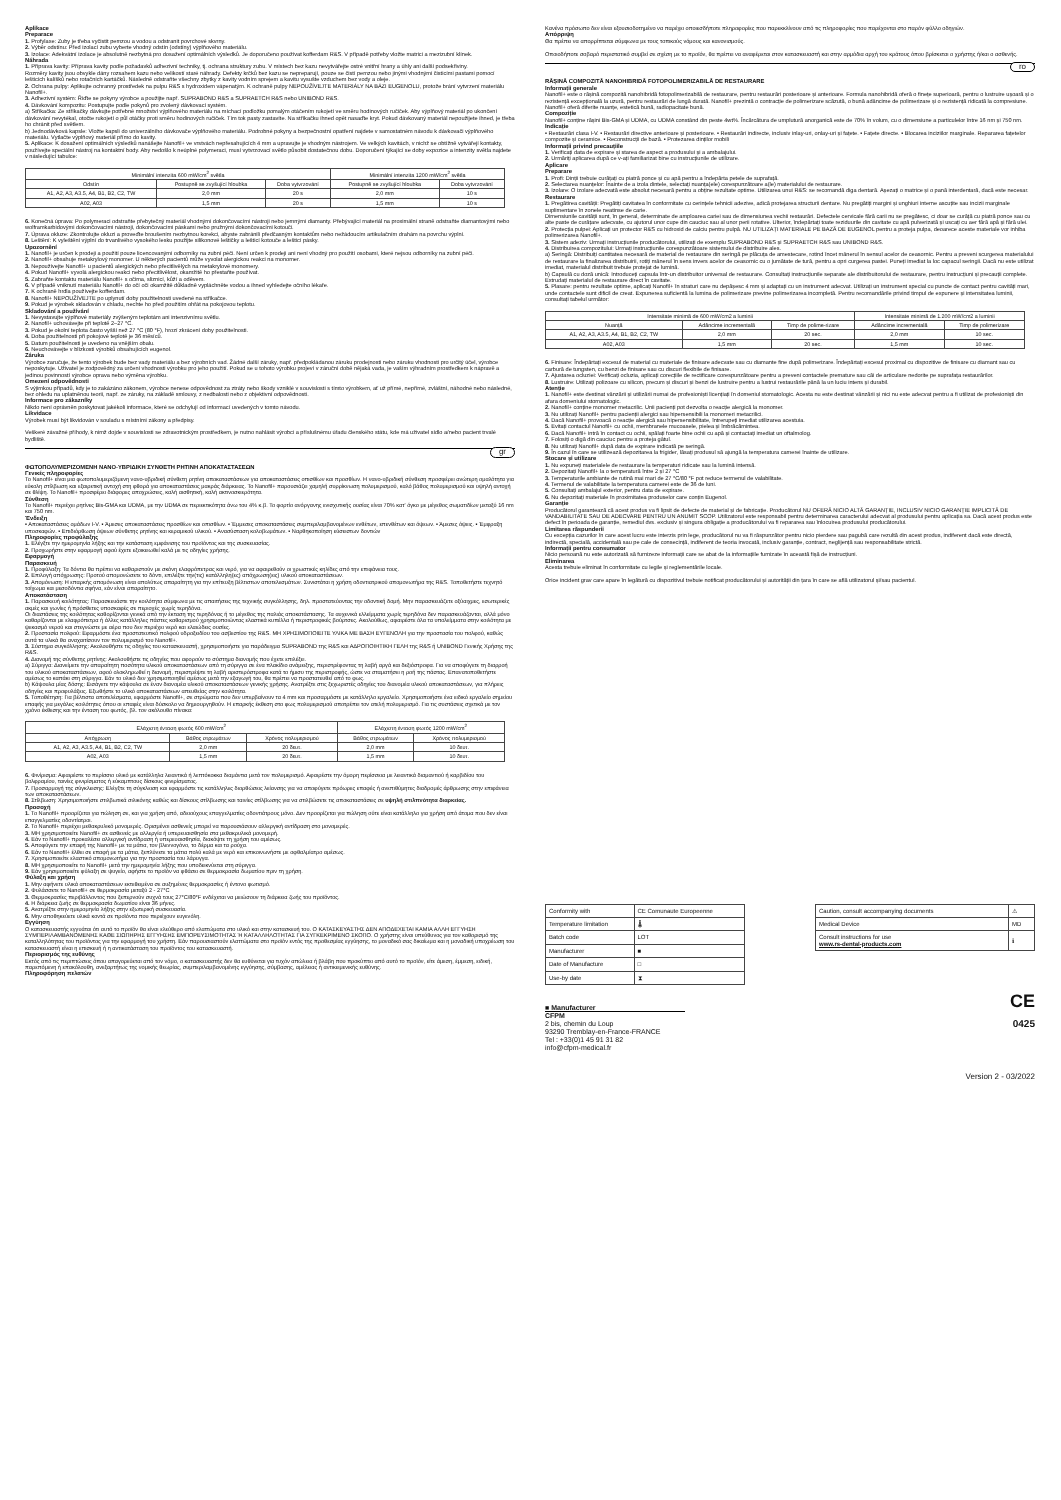Aplikace
Preparace
1. Profylaxe: Zuby je třeba vyčistit pemzou a vodou a odstranit povrchové skvrny.
2. Výběr odstínu: Před izolací zubu vyberte vhodný odstín (odstíny) výplňového materiálu.
3. Izolace: Adekvátní izolace je absolutně nezbytná pro dosažení optimálních výsledků. Je doporučeno používat kofferdam R&S. V případě potřeby vložte matrici a mezizubní klínek.
Náhrada
1. Příprava kavity: Příprava kavity podle požadavků adhezivní techniky, tj. ochrana struktury zubu. V místech bez kazu nevytvářejte ostré vnitřní hrany a úhly ani další podsekřiviny.
Rozměry kavity jsou obvykle dány rozsahem kazu nebo velikostí staré náhrady. Defekty krčků bez kazu se nepreparují, pouze se čistí pemzou nebo jinými vhodnými čisticími pastami pomocí lešticích kalíšků nebo rotačních kartáčků. Následně odstraňte všechny zbytky z kavity vodním sprejem a kavitu vysušte vzduchem bez vody a oleje.
2. Ochrana pulpy: Aplikujte ochranný prostředek na pulpu R&S s hydroxidem vápenatým. K ochraně pulpy NEPOUŽÍVEJTE MATERIÁLY NA BÁZI EUGENOLU, protože brání vytvrzení materiálu Nanofil+.
3. Adhezivní systém: Řiďte se pokyny výrobce a použijte např. SUPRABOND R&S a SUPRAETCH R&S nebo UNIBOND R&S.
4. Dávkování kompozitu: Postupujte podle pokynů pro zvolený dávkovací systém.
a) Stříkačka: Ze stříkačky dávkujte potřebné množství výplňového materiálu na míchací podložku pomalým otáčením rukojetí ve směru hodinových ručiček. Aby výplňový materiál po ukončení dávkování nevytékal, otočte rukojetí o půl otáčky proti směru hodinových ručiček. Tím tok pasty zastavíte. Na stříkačku ihned opět nasaďte kryt. Pokud dávkovaný materiál nepoužijete ihned, je třeba ho chránit před světlem.
b) Jednodávková kapsle: Vložte kapsli do univerzálního dávkovače výplňového materiálu. Podrobné pokyny a bezpečnostní opatření najdete v samostatném návodu k dávkovači výplňového materiálu. Vytlačte výplňový materiál přímo do kavity.
5. Aplikace: K dosažení optimálních výsledků nanášejte Nanofil+ ve vrstvách nepřesahujících 4 mm a upravujte je vhodným nástrojem. Ve velkých kavitách, v nichž se obtížně vytvářejí kontakty, používejte speciální nástroj na kontaktní body. Aby nedošlo k neúplné polymeraci, musí vytvrzovací světlo působit dostatečnou dobu. Doporučení týkající se doby expozice a intenzity světla najdete v následující tabulce:
| Minimální intenzita 600 mW/cm<sup>2</sup> světla | | | Minimální intenzita 1200 mW/cm<sup>2</sup> světla | |
| --- | --- | --- | --- | --- |
| Odstín | Postupně se zvyšující hloubka | Doba vytvrzování | Postupně se zvyšující hloubka | Doba vytvrzování |
| A1, A2, A3, A3.5, A4, B1, B2, C2, TW | 2,0 mm | 20 s | 2,0 mm | 10 s |
| A02, A03 | 1,5 mm | 20 s | 1,5 mm | 10 s |
6. Konečná úprava: Po polymeraci odstraňte přebytečný materiál vhodnými dokončovacími nástroji nebo jemnými diamanty. Přebývající materiál na proximální straně odstraňte diamantovými nebo wolframkarbidovými dokončovacími nástroji, dokončovacími páskami nebo pružnými dokončovacími kotouči.
7. Úprava okluze: Zkontrolujte okluzi a proveďte broušením nezbytnou korekci, abyste zabránili předčasným kontaktům nebo nežádoucím artikulačním drahám na povrchu výplní.
8. Leštění: K vyleštění výplní do trvanlivého vysokého lesku použijte silikonové leštičky a lešticí kotouče a lešticí pásky.
Upozornění
1. Nanofil+ je určen k prodeji a použití pouze licencovanými odborníky na zubní péči. Není určen k prodeji ani není vhodný pro použití osobami, které nejsou odborníky na zubní péči.
2. Nanofil+ obsahuje metakrylový monomer. U některých pacientů může vyvolat alergickou reakci na monomer.
3. Nepoužívejte Nanofil+ u pacientů alergických nebo přecitlivělých na metakrylové monomery.
4. Pokud Nanofil+ vyvolá alergickou reakci nebo přecitlivělost, okamžitě ho přestaňte používat.
5. Zabraňte kontaktu materiálu Nanofil+ s očima, sliznicí, kůží a oděvem.
6. V případě vniknutí materiálu Nanofil+ do očí oči okamžitě důkladně vypláchněte vodou a ihned vyhledejte očního lékaře.
7. K ochraně hrdla používejte kofferdam.
8. Nanofil+ NEPOUŽÍVEJTE po uplynutí doby použitelnosti uvedené na stříkačce.
9. Pokud je výrobek skladován v chladu, nechte ho před použitím ohřát na pokojovou teplotu.
Skladování a používání
1. Nevystavujte výplňové materiály zvýšeným teplotám ani intenzivnímu světlu.
2. Nanofil+ uchovávejte při teplotě 2–27 °C.
3. Pokud je okolní teplota často vyšší než 27 °C (80 °F), hrozí zkrácení doby použitelnosti.
4. Doba použitelnosti při pokojové teplotě je 36 měsíců.
5. Datum použitelnosti je uvedeno na vnějším obalu.
6. Neuchovávejte v blízkosti výrobků obsahujících eugenol.
Záruka
Výrobce zaručuje, že tento výrobek bude bez vady materiálu a bez výrobních vad. Žádné další záruky, např. předpokládanou záruku prodejnosti nebo záruku vhodnosti pro určitý účel, výrobce neposkytuje. Uživatel je zodpovědný za určení vhodnosti výrobku pro jeho použití. Pokud se u tohoto výrobku projeví v záruční době nějaká vada, je vaším výhradním prostředkem k nápravě a jedinou povinností výrobce oprava nebo výměna výrobku.
Omezení odpovědnosti
S výjimkou případů, kdy je to zakázáno zákonem, výrobce nenese odpovědnost za ztráty nebo škody vzniklé v souvislosti s tímto výrobkem, ať už přímé, nepřímé, zvláštní, náhodné nebo následné, bez ohledu na uplatněnou teorii, např. ze záruky, na základě smlouvy, z nedbalosti nebo z objektivní odpovědnosti.
Informace pro zákazníky
Nikdo není oprávněn poskytovat jakékoli informace, které se odchylují od informací uvedených v tomto návodu.
Likvidace
Výrobek musí být likvidován v souladu s místními zákony a předpisy.
Veškeré závažné příhody, k nimž dojde v souvislosti se zdravotnickým prostředkem, je nutno nahlásit výrobci a příslušnému úřadu členského státu, kde má uživatel sídlo a/nebo pacient trvalé bydliště.
gr
ΦΩΤΟΠΟΛΥΜΕΡΙΖΟΜΕΝΗ ΝΑΝΟ-ΥΒΡΙΔΙΚΗ ΣΥΝΘΕΤΗ ΡΗΤΙΝΗ ΑΠΟΚΑΤΑΣΤΑΣΕΩΝ
Γενικές πληροφορίες
Το Nanofil+ είναι μια φωτοπολυμεριζόμενη νανο-υβριδική σύνθετη ρητίνη αποκαταστάσεων για αποκαταστάσεις οπισθίων και προσθίων. Η νανο-υβριδική σύνθεση προσφέρει ανώτερη ομαλότητα για εύκολη στίλβωση και εξαιρετική αντοχή στη φθορά για αποκαταστάσεις μακράς διάρκειας. Το Nanofil+ παρουσιάζει χαμηλή συρρίκνωση πολυμερισμού, καλό βάθος πολυμερισμού και υψηλή αντοχή σε θλίψη. Το Nanofil+ προσφέρει διάφορες αποχρώσεις, καλή αισθητική, καλή ακτινοσκιερότητα.
Σύνθεση
Το Nanofil+ περιέχει ρητίνες Bis-GMA και UDMA, με την UDMA σε περιεκτικότητα άνω του 4% κ.β. Το φορτίο ανόργανης ενισχυτικής ουσίας είναι 70% κατ' όγκο με μέγεθος σωματιδίων μεταξύ 16 nm και 750 nm.
Ένδειξη
• Αποκαταστάσεις ομάδων I-V. • Άμεσες αποκαταστάσεις προσθίων και οπισθίων. • Έμμεσες αποκαταστάσεις συμπεριλαμβανομένων ενθέτων, επενθέτων και όψεων. • Άμεσες όψεις. • Έμφραξη υποσκαφών. • Επιδιόρθωση όψεων σύνθετης ρητίνης και κεραμικού υλικού. • Ανασύσταση κολοβωμάτων. • Ναρθηκοποίηση εύσειστων δοντιών
Πληροφορίες προφύλαξης
1. Ελέγξτε την ημερομηνία λήξης και την κατάσταση εμφάνισης του προϊόντος και της συσκευασίας.
2. Προχωρήστε στην εφαρμογή αφού έχετε εξοικειωθεί καλά με τις οδηγίες χρήσης.
Εφαρμογή
Παρασκευή
1. Προφύλαξη: Τα δόντια θα πρέπει να καθαριστούν με σκόνη ελαφρόπετρας και νερό, για να αφαιρεθούν οι χρωστικές κηλίδες από την επιφάνεια τους.
2. Επιλογή απόχρωσης: Προτού απομονώσετε το δόντι, επιλέξτε την(τις) κατάλληλη(ες) απόχρωση(εις) υλικού αποκαταστάσεων.
3. Απομόνωση: Η επαρκής απομόνωση είναι απολύτως απαραίτητη για την επίτευξη βέλτιστων αποτελεσμάτων. Συνιστάται η χρήση οδοντιατρικού απομονωτήρα της R&S. Τοποθετήστε τεχνητό τοίχωμα και μεσοδόντια σφήνα, εάν είναι απαραίτητο.
Αποκατάσταση
1. Παρασκευή κοιλότητας: Παρασκευάστε την κοιλότητα σύμφωνα με τις απαιτήσεις της τεχνικής συγκόλλησης, δηλ. προστατεύοντας την οδοντική δομή. Μην παρασκευάζετε οξύαιχμες, εσωτερικές ακμές και γωνίες ή πρόσθετες υποσκαφές σε περιοχές χωρίς τερηδόνα.
Οι διαστάσεις της κοιλότητας καθορίζονται γενικά από την έκταση της τερηδόνας ή το μέγεθος της παλιάς αποκατάστασης. Τα αυχενικά ελλείμματα χωρίς τερηδόνα δεν παρασκευάζονται, αλλά μόνο καθαρίζονται με ελαφρόπετρα ή άλλες κατάλληλες πάστες καθαρισμού χρησιμοποιώντας ελαστικά κυπέλλα ή περιστροφικές βούρτσες. Ακολούθως, αφαιρέστε όλα τα υπολείμματα στην κοιλότητα με ψεκασμό νερού και στεγνώστε με αέρα που δεν περιέχει νερό και ελαιώδεις ουσίες.
2. Προστασία πολφού: Εφαρμόστε ένα προστατευτικό πολφού υδροξειδίου του ασβεστίου της R&S. ΜΗ ΧΡΗΣΙΜΟΠΟΙΕΙΤΕ ΥΛΙΚΑ ΜΕ ΒΑΣΗ ΕΥΓΕΝΟΛΗ για την προστασία του πολφού, καθώς αυτά τα υλικά θα αναχαιτίσουν τον πολυμερισμό του Nanofil+.
3. Σύστημα συγκόλλησης: Ακολουθήστε τις οδηγίες του κατασκευαστή, χρησιμοποιήστε για παράδειγμα SUPRABOND της R&S και ΑΔΡΟΠΟΙΗΤΙΚΗ ΓΕΛΗ της R&S ή UNIBOND Γενικής Χρήσης της R&S.
4. Διανομή της σύνθετης ρητίνης: Ακολουθήστε τις οδηγίες που αφορούν το σύστημα διανομής που έχετε επιλέξει.
a) Σύριγγα: Διανείμετε την απαραίτητη ποσότητα υλικού αποκαταστάσεων από τη σύριγγα σε ένα πλακίδιο ανάμειξης, περιστρέφοντας τη λαβή αργά και δεξιόστροφα. Για να αποφύγετε τη διαρροή του υλικού αποκαταστάσεων, αφού ολοκληρωθεί η διανομή, περιστρέψτε τη λαβή αριστερόστροφα κατά το ήμισυ της περιστροφής, ώστε να σταματήσει η ροή της πάστας. Επανατοποθετήστε αμέσως το καπάκι στη σύριγγα. Εάν το υλικό δεν χρησιμοποιηθεί αμέσως μετά την εξαγωγή του, θα πρέπει να προστατευθεί από το φως.
b) Κάψουλα μίας δόσης: Εισάγετε την κάψουλα σε έναν διανομέα υλικού αποκαταστάσεων γενικής χρήσης. Ανατρέξτε στις ξεχωριστές οδηγίες του διανομέα υλικού αποκαταστάσεων, για πλήρεις οδηγίες και προφυλάξεις. Εξωθήστε το υλικό αποκαταστάσεων απευθείας στην κοιλότητα.
5. Τοποθέτηση: Για βέλτιστα αποτελέσματα, εφαρμόστε Nanofil+, σε στρώματα που δεν υπερβαίνουν τα 4 mm και προσαρμόστε με κατάλληλο εργαλείο. Χρησιμοποιήστε ένα ειδικό εργαλείο σημείου επαφής για μεγάλες κοιλότητες όπου οι επαφές είναι δύσκολο να δημιουργηθούν. Η επαρκής έκθεση στο φως πολυμερισμού αποτρέπει τον ατελή πολυμερισμό. Για τις συστάσεις σχετικά με τον χρόνο έκθεσης και την ένταση του φωτός, βλ. τον ακόλουθο πίνακα:
| Ελάχιστη ένταση φωτός 600 mW/cm<sup>2</sup> | | | Ελάχιστη ένταση φωτός 1200 mW/cm<sup>2</sup> | |
| --- | --- | --- | --- | --- |
| Απόχρωση | Βάθος στρωμάτων | Χρόνος πολυμερισμού | Βάθος στρωμάτων | Χρόνος πολυμερισμού |
| A1, A2, A3, A3.5, A4, B1, B2, C2, TW | 2,0 mm | 20 δευτ. | 2,0 mm | 10 δευτ. |
| A02, A03 | 1,5 mm | 20 δευτ. | 1,5 mm | 10 δευτ. |
6. Φινίρισμα: Αφαιρέστε το περίσσιο υλικό με κατάλληλα λειαντικά ή λεπτόκοκκα διαμάντια μετά τον πολυμερισμό. Αφαιρέστε την όμορη περίσσεια με λειαντικά διαμαντιού ή καρβιδίου του βολφραμίου, ταινίες φινιρίσματος ή εύκαμπτους δίσκους φινιρίσματος.
7. Προσαρμογή της σύγκλεισης: Ελέγξτε τη σύγκλειση και εφαρμόστε τις κατάλληλες διορθώσεις λείανσης για να αποφύγετε πρόωρες επαφές ή ανεπιθύμητες διαδρομές άρθρωσης στην επιφάνεια των αποκαταστάσεων.
8. Στίλβωση: Χρησιμοποιήστε στιλβωτικά σιλικόνης καθώς και δίσκους στίλβωσης και ταινίες στίλβωσης για να στιλβώσετε τις αποκαταστάσεις σε υψηλή στιλπνότητα διαρκείας.
Προσοχή
1. Το Nanofil+ προορίζεται για πώληση σε, και για χρήση από, αδειούχους επαγγελματίες οδοντιάτρους μόνο. Δεν προορίζεται για πώληση ούτε είναι κατάλληλο για χρήση από άτομα που δεν είναι επαγγελματίες οδοντίατροι.
2. Το Nanofil+ περιέχει μεθακρυλικό μονομερές. Ορισμένοι ασθενείς μπορεί να παρουσιάσουν αλλεργική αντίδραση στο μονομερές.
3. ΜΗ χρησιμοποιείτε Nanofil+ σε ασθενείς με αλλεργία ή υπερευαισθησία στα μεθακρυλικά μονομερή.
4. Εάν το Nanofil+ προκαλέσει αλλεργική αντίδραση ή υπερευαισθησία, διακόψτε τη χρήση του αμέσως.
5. Αποφύγετε την επαφή της Nanofil+ με τα μάτια, τον βλεννογόνο, το δέρμα και τα ρούχα.
6. Εάν το Nanofil+ έλθει σε επαφή με τα μάτια, ξεπλύνετε τα μάτια πολύ καλά με νερό και επικοινωνήστε με οφθαλμίατρο αμέσως.
7. Χρησιμοποιείτε ελαστικό απομονωτήρα για την προστασία του λάρυγγα.
8. ΜΗ χρησιμοποιείτε το Nanofil+ μετά την ημερομηνία λήξης που υποδεικνύεται στη σύριγγα.
9. Εάν χρησιμοποιείτε φύλαξη σε ψυγείο, αφήστε το προϊόν να φθάσει σε θερμοκρασία δωματίου πριν τη χρήση.
Φύλαξη και χρήση
1. Μην αφήνετε υλικά αποκαταστάσεων εκτεθειμένα σε αυξημένες θερμοκρασίες ή έντονο φωτισμό.
2. Φυλάσσετε το Nanofil+ σε θερμοκρασία μεταξύ 2 - 27°C
3. Θερμοκρασίες περιβάλλοντος που ξεπερνούν συχνά τους 27°C/80°F ενδέχεται να μειώσουν τη διάρκεια ζωής του προϊόντος.
4. Η διάρκεια ζωής σε θερμοκρασία δωματίου είναι 36 μήνες.
5. Ανατρέξτε στην ημερομηνία λήξης στην εξωτερική συσκευασία.
6. Μην αποθηκεύετε υλικά κοντά σε προϊόντα που περιέχουν ευγενόλη.
Εγγύηση
Ο κατασκευαστής εγγυάται ότι αυτό το προϊόν θα είναι ελεύθερο από ελαττώματα στο υλικό και στην κατασκευή του. Ο ΚΑΤΑΣΚΕΥΑΣΤΗΣ ΔΕΝ ΑΠΟΔΕΧΕΤΑΙ ΚΑΜΙΑ ΑΛΛΗ ΕΓΓΥΗΣΗ ΣΥΜΠΕΡΙΛΑΜΒΑΝΟΜΕΝΗΣ ΚΑΘΕ ΣΙΩΠΗΡΗΣ ΕΓΓΥΗΣΗΣ ΕΜΠΟΡΕΥΣΙΜΟΤΗΤΑΣ Ή ΚΑΤΑΛΛΗΛΟΤΗΤΑΣ ΓΙΑ ΣΥΓΚΕΚΡΙΜΕΝΟ ΣΚΟΠΟ. Ο χρήστης είναι υπεύθυνος για τον καθορισμό της καταλληλότητας του προϊόντος για την εφαρμογή του χρήστη. Εάν παρουσιαστούν ελαττώματα στο προϊόν εντός της προθεσμίας εγγύησης, το μοναδικό σας δικαίωμα και η μοναδική υποχρέωση του κατασκευαστή είναι η επισκευή ή η αντικατάσταση του προϊόντος του κατασκευαστή.
Περιορισμός της ευθύνης
Εκτός από τις περιπτώσεις όπου απαγορεύεται από τον νόμο, ο κατασκευαστής δεν θα ευθύνεται για τυχόν απώλεια ή βλάβη που προκύπτει από αυτό το προϊόν, είτε άμεση, έμμεση, ειδική, παρεπόμενη ή επακόλουθη, ανεξαρτήτως της νομικής θεωρίας, συμπεριλαμβανομένης εγγύησης, σύμβασης, αμέλειας ή αντικειμενικής ευθύνης.
Πληροφόρηση πελατών
Κανένα πρόσωπο δεν είναι εξουσιοδοτημένο να παρέχει οποιεσδήποτε πληροφορίες που παρεκκλίνουν από τις πληροφορίες που παρέχονται στο παρόν φύλλο οδηγιών.
Απόρριψη
Θα πρέπει να απορρίπτεται σύμφωνα με τους τοπικούς νόμους και κανονισμούς.
Οποιοδήποτε σοβαρό περιστατικό συμβεί σε σχέση με το προϊόν, θα πρέπει να αναφέρεται στον κατασκευαστή και στην αρμόδια αρχή του κράτους όπου βρίσκεται ο χρήστης ή/και ο ασθενής.
ro
RĂȘINĂ COMPOZITĂ NANOHIBRIDĂ FOTOPOLIMERIZABILĂ DE RESTAURARE
Informații generale
Nanofil+ este o rășină compozită nanohibridă fotopolimerizabilă de restaurare, pentru restaurări posterioare și anterioare. Formula nanohibridă oferă o finețe superioară, pentru o lustruire ușoară și o rezistență excepțională la uzură, pentru restaurări de lungă durată. Nanofil+ prezintă o contracție de polimerizare scăzută, o bună adâncime de polimerizare și o rezistență ridicată la compresiune. Nanofil+ oferă diferite nuanțe, estetică bună, radiopacitate bună.
Compoziție
Nanofil+ conține rășini Bis-GMA și UDMA, cu UDMA constând din peste 4wt%. Încărcătura de umplutură anorganică este de 70% în volum, cu o dimensiune a particulelor între 16 nm și 750 nm.
Indicație
• Restaurări clasa I-V. • Restaurări directive anterioare și posterioare. • Restaurări indirecte, inclusiv inlay-uri, onlay-uri și fațete. • Fațete directe. • Blocarea inciziilor marginale. Repararea fațetelor compozite și ceramice. • Reconstrucții de bază. • Protezarea dinților mobili
Informații privind precauțiile
1. Verificați data de expirare și starea de aspect a produsului și a ambalajului.
2. Urmăriți aplicarea după ce v-ați familiarizat bine cu instrucțiunile de utilizare.
Aplicare
Preparare
1. Profi: Dinții trebuie curățați cu piatră ponce și cu apă pentru a îndepărta petele de suprafață.
2. Selectarea nuanțelor: Înainte de a izola dintele, selectați nuanța(ele) corespunzătoare a(le) materialului de restaurare.
3. Izolare: O izolare adecvată este absolut necesară pentru a obține rezultate optime. Utilizarea unui R&S: se recomandă diga dentară. Așezați o matrice și o pană interdentară, dacă este necesar.
Restaurare
1. Pregătirea cavității: Pregătiți cavitatea în conformitate cu cerințele tehnicii adezive, adică protejarea structurii dentare. Nu pregătiți margini și unghiuri interne ascuțite sau incizii marginale suplimentare în zonele neatinse de carie.
Dimensiunile cavității sunt, în general, determinate de amploarea cariei sau de dimensiunea vechii restaurări. Defectele cervicale fără carii nu se pregătesc, ci doar se curăță cu piatră ponce sau cu alte paste de curățare adecvate, cu ajutorul unor cupe din cauciuc sau al unor perii rotative. Ulterior, îndepărtați toate reziduurile din cavitate cu apă pulverizată și uscați cu aer fără apă și fără ulei.
2. Protecția pulpei: Aplicați un protector R&S cu hidroxid de calciu pentru pulpă. NU UTILIZAȚI MATERIALE PE BAZĂ DE EUGENOL pentru a proteja pulpa, deoarece aceste materiale vor inhiba polimerizarea Nanofil+.
3. Sistem adeziv: Urmați instrucțiunile producătorului, utilizați de exemplu SUPRABOND R&S și SUPRAETCH R&S sau UNIBOND R&S.
4. Distribuirea compozitului: Urmați instrucțiunile corespunzătoare sistemului de distribuire ales.
a) Seringă: Distribuiți cantitatea necesară de material de restaurare din seringă pe plăcuța de amestecare, rotind încet mânerul în sensul acelor de ceasornic. Pentru a preveni scurgerea materialului de restaurare la finalizarea distribuirii, rotiți mânerul în sens invers acelor de ceasornic cu o jumătate de tură, pentru a opri curgerea pastei. Puneți imediat la loc capacul seringii. Dacă nu este utilizat imediat, materialul distribuit trebuie protejat de lumină.
b) Capsulă cu doză unică: Introduceți capsula într-un distribuitor universal de restaurare. Consultați instrucțiunile separate ale distribuitorului de restaurare, pentru instrucțiuni și precauții complete. Extrudați materialul de restaurare direct în cavitate.
5. Plasare: pentru rezultate optime, aplicați Nanofil+ în straturi care nu depășesc 4 mm și adaptați cu un instrument adecvat. Utilizați un instrument special cu puncte de contact pentru cavități mari, unde contactele sunt dificil de creat. Expunerea suficientă la lumina de polimerizare previne polimerizarea incompletă. Pentru recomandările privind timpul de expunere și intensitatea luminii, consultați tabelul următor:
| Intensitate minimă de 600 mW/cm2 a luminii | | | Intensitate minimă de 1.200 mW/cm2 a luminii | |
| --- | --- | --- | --- | --- |
| Nuanță | Adâncime incrementală | Timp de polime-rizare | Adâncime incrementală | Timp de polimerizare |
| A1, A2, A3, A3.5, A4, B1, B2, C2, TW | 2,0 mm | 20 sec. | 2,0 mm | 10 sec. |
| A02, A03 | 1,5 mm | 20 sec. | 1,5 mm | 10 sec. |
6. Finisare: Îndepărtați excesul de material cu materiale de finisare adecvate sau cu diamante fine după polimerizare. Îndepărtați excesul proximal cu dispozitive de finisare cu diamant sau cu carbură de tungsten, cu benzi de finisare sau cu discuri flexibile de finisare.
7. Ajustarea ocluziei: Verificați ocluzia, aplicați corecțiile de rectificare corespunzătoare pentru a preveni contactele premature sau căi de articulare nedorite pe suprafața restaurărilor.
8. Lustruire: Utilizați polizoare cu silicon, precum și discuri și benzi de lustruire pentru a lustrui restaurările până la un luciu intens și durabil.
Atenție
1. Nanofil+ este destinat vânzării și utilizării numai de profesioniști licențiați în domeniul stomatologic. Acesta nu este destinat vânzării și nici nu este adecvat pentru a fi utilizat de profesioniști din afara domeniului stomatologic.
2. Nanofil+ conține monomer metacrilic. Unii pacienți pot dezvolta o reacție alergică la monomer.
3. Nu utilizați Nanofil+ pentru pacienții alergici sau hipersensibili la monomeri metacrilici.
4. Dacă Nanofil+ provoacă o reacție alergică sau hipersensibilitate, întrerupeți imediat utilizarea acestuia.
5. Evitați contactul Nanofil+ cu ochii, membranele mucoasele, pielea și îmbrăcămintea.
6. Dacă Nanofil+ intră în contact cu ochii, spălați foarte bine ochii cu apă și contactați imediat un oftalmolog.
7. Folosiți o digă din cauciuc pentru a proteja gâtul.
8. Nu utilizați Nanofil+ după data de expirare indicată pe seringă.
9. În cazul în care se utilizează depozitarea la frigider, lăsați produsul să ajungă la temperatura camerei înainte de utilizare.
Stocare și utilizare
1. Nu expuneți materialele de restaurare la temperaturi ridicate sau la lumină intensă.
2. Depozitați Nanofil+ la o temperatură între 2 și 27 °C
3. Temperaturile ambiante de rutină mai mari de 27 °C/80 °F pot reduce termenul de valabilitate.
4. Termenul de valabilitate la temperatura camerei este de 36 de luni.
5. Consultați ambalajul exterior, pentru data de expirare.
6. Nu depozitați materiale în proximitatea produselor care conțin Eugenol.
Garanție
Producătorul garantează că acest produs va fi lipsit de defecte de material și de fabricație. Producătorul NU OFERĂ NICIO ALTĂ GARANȚIE, INCLUSIV NICIO GARANȚIE IMPLICITĂ DE VANDABILITATE SAU DE ADECVARE PENTRU UN ANUMIT SCOP. Utilizatorul este responsabil pentru determinarea caracterului adecvat al produsului pentru aplicația sa. Dacă acest produs este defect în perioada de garanție, remediul dvs. exclusiv și singura obligație a producătorului va fi repararea sau înlocuirea produsului producătorului.
Limitarea răspunderii
Cu excepția cazurilor în care acest lucru este interzis prin lege, producătorul nu va fi răspunzător pentru nicio pierdere sau pagubă care rezultă din acest produs, indiferent dacă este directă, indirectă, specială, accidentală sau pe cale de consecință, indiferent de teoria invocată, inclusiv garanție, contract, neglijență sau responsabilitate strictă.
Informații pentru consumator
Nicio persoană nu este autorizată să furnizeze informații care se abat de la informațiile furnizate în această fișă de instrucțiuni.
Eliminarea
Acesta trebuie eliminat în conformitate cu legile și reglementările locale.
Orice incident grav care apare în legătură cu dispozitivul trebuie notificat producătorului și autorității din țara în care se află utilizatorul și/sau pacientul.
| Conformity with | CE Comunaute Europeenne |
| Temperature limitation | 🌡 |
| Batch code | LOT |
| Manufacturer | ■ |
| Date of Manufacture | □ |
| Use-by date | ⧗ |
■ Manufacturer
CFPM
2 bis, chemin du Loup
93290 Tremblay-en-France-FRANCE
Tel : +33(0)1 45 91 31 82
info@cfpm-medical.fr
| Caution, consult accompanying documents | ⚠ |
| Medical Device | MD |
| Consult instructions for use www.rs-dental-products.com | ℹ |
CE
0425
Version 2 - 03/2022